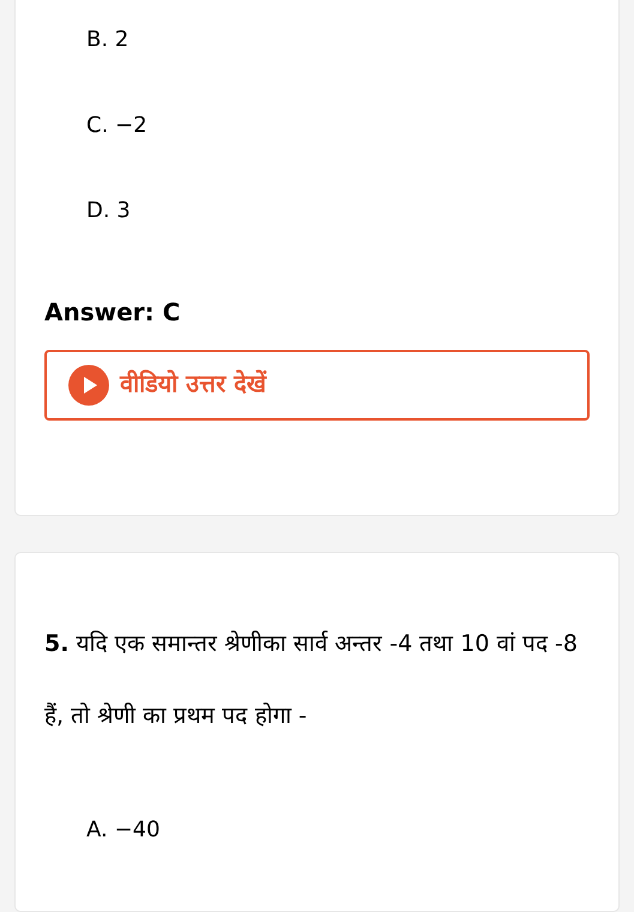B. 2
C. −2
D. 3
Answer: C
वीडियो उत्तर देखें
5. यदि एक समान्तर श्रेणीका सार्व अन्तर -4 तथा 10 वां पद -8 हैं, तो श्रेणी का प्रथम पद होगा -
A. −40